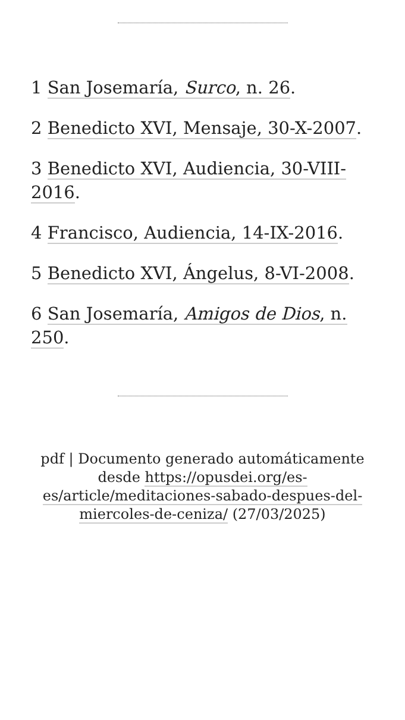1 San Josemaría, Surco, n. 26.
2 Benedicto XVI, Mensaje, 30-X-2007.
3 Benedicto XVI, Audiencia, 30-VIII-2016.
4 Francisco, Audiencia, 14-IX-2016.
5 Benedicto XVI, Ángelus, 8-VI-2008.
6 San Josemaría, Amigos de Dios, n. 250.
pdf | Documento generado automáticamente desde https://opusdei.org/es-es/article/meditaciones-sabado-despues-del-miercoles-de-ceniza/ (27/03/2025)